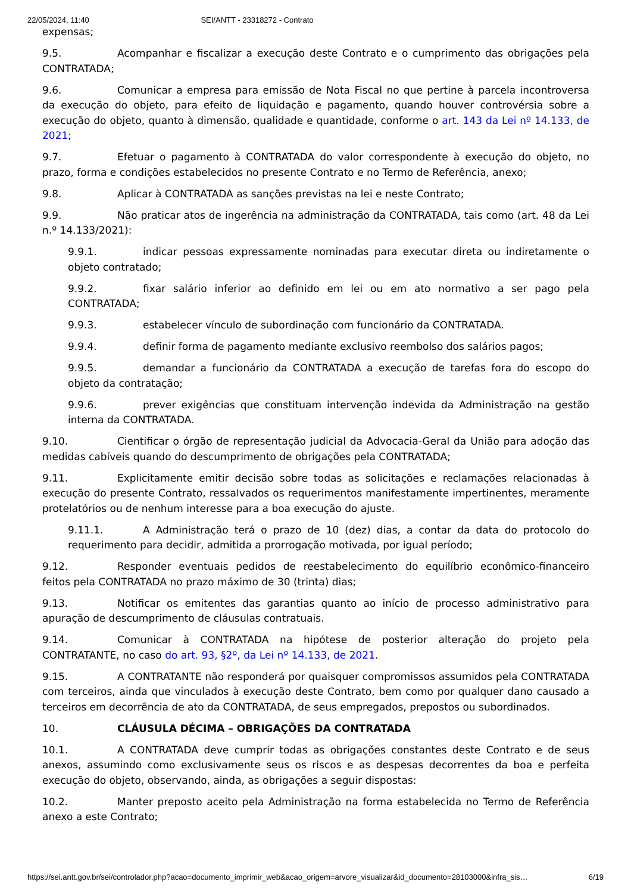22/05/2024, 11:40 SEI/ANTT - 23318272 - Contrato
expensas;
9.5. Acompanhar e fiscalizar a execução deste Contrato e o cumprimento das obrigações pela CONTRATADA;
9.6. Comunicar a empresa para emissão de Nota Fiscal no que pertine à parcela incontroversa da execução do objeto, para efeito de liquidação e pagamento, quando houver controvérsia sobre a execução do objeto, quanto à dimensão, qualidade e quantidade, conforme o art. 143 da Lei nº 14.133, de 2021;
9.7. Efetuar o pagamento à CONTRATADA do valor correspondente à execução do objeto, no prazo, forma e condições estabelecidos no presente Contrato e no Termo de Referência, anexo;
9.8. Aplicar à CONTRATADA as sanções previstas na lei e neste Contrato;
9.9. Não praticar atos de ingerência na administração da CONTRATADA, tais como (art. 48 da Lei n.º 14.133/2021):
9.9.1. indicar pessoas expressamente nominadas para executar direta ou indiretamente o objeto contratado;
9.9.2. fixar salário inferior ao definido em lei ou em ato normativo a ser pago pela CONTRATADA;
9.9.3. estabelecer vínculo de subordinação com funcionário da CONTRATADA.
9.9.4. definir forma de pagamento mediante exclusivo reembolso dos salários pagos;
9.9.5. demandar a funcionário da CONTRATADA a execução de tarefas fora do escopo do objeto da contratação;
9.9.6. prever exigências que constituam intervenção indevida da Administração na gestão interna da CONTRATADA.
9.10. Cientificar o órgão de representação judicial da Advocacia-Geral da União para adoção das medidas cabíveis quando do descumprimento de obrigações pela CONTRATADA;
9.11. Explicitamente emitir decisão sobre todas as solicitações e reclamações relacionadas à execução do presente Contrato, ressalvados os requerimentos manifestamente impertinentes, meramente protelatórios ou de nenhum interesse para a boa execução do ajuste.
9.11.1. A Administração terá o prazo de 10 (dez) dias, a contar da data do protocolo do requerimento para decidir, admitida a prorrogação motivada, por igual período;
9.12. Responder eventuais pedidos de reestabelecimento do equilíbrio econômico-financeiro feitos pela CONTRATADA no prazo máximo de 30 (trinta) dias;
9.13. Notificar os emitentes das garantias quanto ao início de processo administrativo para apuração de descumprimento de cláusulas contratuais.
9.14. Comunicar à CONTRATADA na hipótese de posterior alteração do projeto pela CONTRATANTE, no caso do art. 93, §2º, da Lei nº 14.133, de 2021.
9.15. A CONTRATANTE não responderá por quaisquer compromissos assumidos pela CONTRATADA com terceiros, ainda que vinculados à execução deste Contrato, bem como por qualquer dano causado a terceiros em decorrência de ato da CONTRATADA, de seus empregados, prepostos ou subordinados.
10. CLÁUSULA DÉCIMA – OBRIGAÇÕES DA CONTRATADA
10.1. A CONTRATADA deve cumprir todas as obrigações constantes deste Contrato e de seus anexos, assumindo como exclusivamente seus os riscos e as despesas decorrentes da boa e perfeita execução do objeto, observando, ainda, as obrigações a seguir dispostas:
10.2. Manter preposto aceito pela Administração na forma estabelecida no Termo de Referência anexo a este Contrato;
https://sei.antt.gov.br/sei/controlador.php?acao=documento_imprimir_web&acao_origem=arvore_visualizar&id_documento=28103000&infra_sis… 6/19